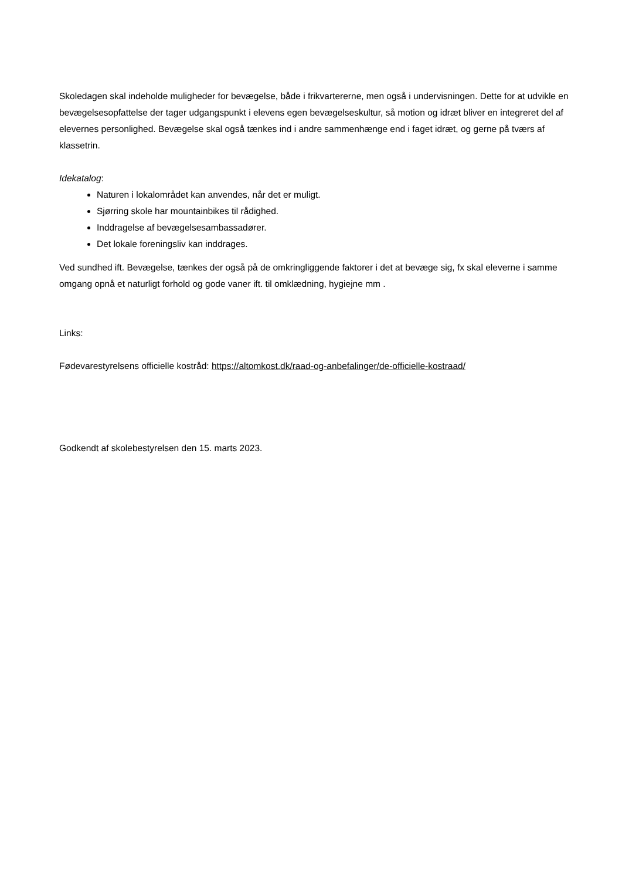Skoledagen skal indeholde muligheder for bevægelse, både i frikvartererne, men også i undervisningen. Dette for at udvikle en bevægelsesopfattelse der tager udgangspunkt i elevens egen bevægelseskultur, så motion og idræt bliver en integreret del af elevernes personlighed. Bevægelse skal også tænkes ind i andre sammenhænge end i faget idræt, og gerne på tværs af klassetrin.
Idekatalog:
Naturen i lokalområdet kan anvendes, når det er muligt.
Sjørring skole har mountainbikes til rådighed.
Inddragelse af bevægelsesambassadører.
Det lokale foreningsliv kan inddrages.
Ved sundhed ift. Bevægelse, tænkes der også på de omkringliggende faktorer i det at bevæge sig, fx skal eleverne i samme omgang opnå et naturligt forhold og gode vaner ift. til omklædning, hygiejne mm .
Links:
Fødevarestyrelsens officielle kostråd: https://altomkost.dk/raad-og-anbefalinger/de-officielle-kostraad/
Godkendt af skolebestyrelsen den 15. marts 2023.